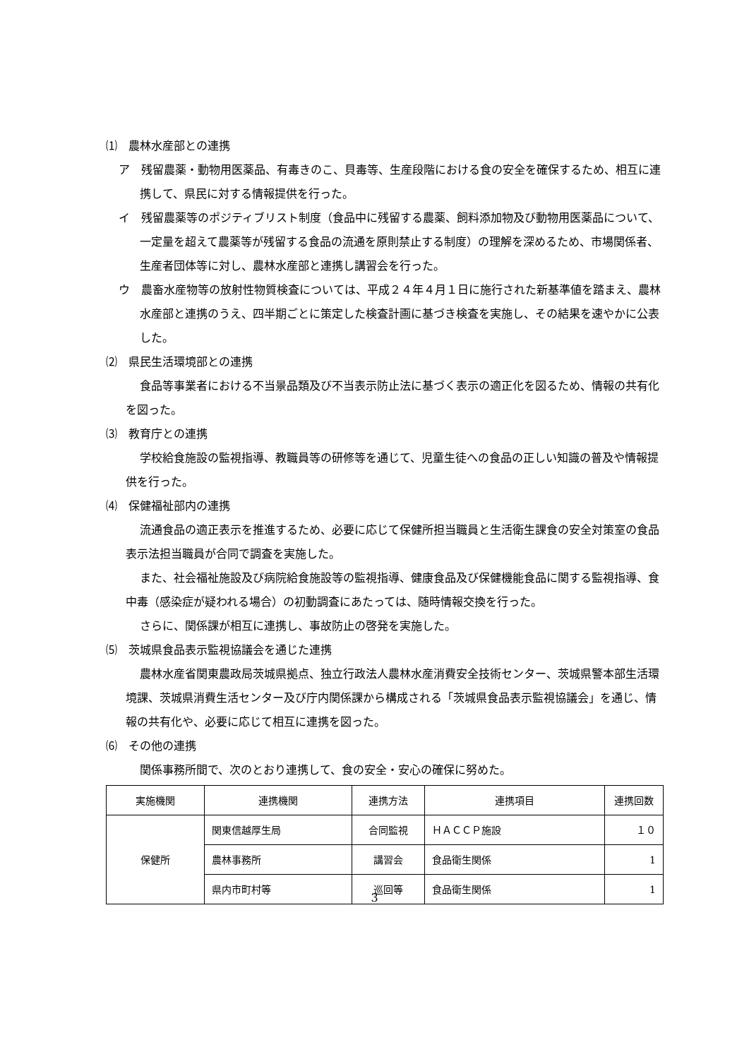⑴　農林水産部との連携
ア　残留農薬・動物用医薬品、有毒きのこ、貝毒等、生産段階における食の安全を確保するため、相互に連携して、県民に対する情報提供を行った。
イ　残留農薬等のポジティブリスト制度（食品中に残留する農薬、飼料添加物及び動物用医薬品について、一定量を超えて農薬等が残留する食品の流通を原則禁止する制度）の理解を深めるため、市場関係者、生産者団体等に対し、農林水産部と連携し講習会を行った。
ウ　農畜水産物等の放射性物質検査については、平成２４年４月１日に施行された新基準値を踏まえ、農林水産部と連携のうえ、四半期ごとに策定した検査計画に基づき検査を実施し、その結果を速やかに公表した。
⑵　県民生活環境部との連携
食品等事業者における不当景品類及び不当表示防止法に基づく表示の適正化を図るため、情報の共有化を図った。
⑶　教育庁との連携
学校給食施設の監視指導、教職員等の研修等を通じて、児童生徒への食品の正しい知識の普及や情報提供を行った。
⑷　保健福祉部内の連携
流通食品の適正表示を推進するため、必要に応じて保健所担当職員と生活衛生課食の安全対策室の食品表示法担当職員が合同で調査を実施した。
また、社会福祉施設及び病院給食施設等の監視指導、健康食品及び保健機能食品に関する監視指導、食中毒（感染症が疑われる場合）の初動調査にあたっては、随時情報交換を行った。
さらに、関係課が相互に連携し、事故防止の啓発を実施した。
⑸　茨城県食品表示監視協議会を通じた連携
農林水産省関東農政局茨城県拠点、独立行政法人農林水産消費安全技術センター、茨城県警本部生活環境課、茨城県消費生活センター及び庁内関係課から構成される「茨城県食品表示監視協議会」を通じ、情報の共有化や、必要に応じて相互に連携を図った。
⑹　その他の連携
関係事務所間で、次のとおり連携して、食の安全・安心の確保に努めた。
| 実施機関 | 連携機関 | 連携方法 | 連携項目 | 連携回数 |
| --- | --- | --- | --- | --- |
| 保健所 | 関東信越厚生局 | 合同監視 | ＨＡＣＣＰ施設 | １０ |
| | 農林事務所 | 講習会 | 食品衛生関係 | 1 |
| | 県内市町村等 | 巡回等 | 食品衛生関係 | 1 |
3